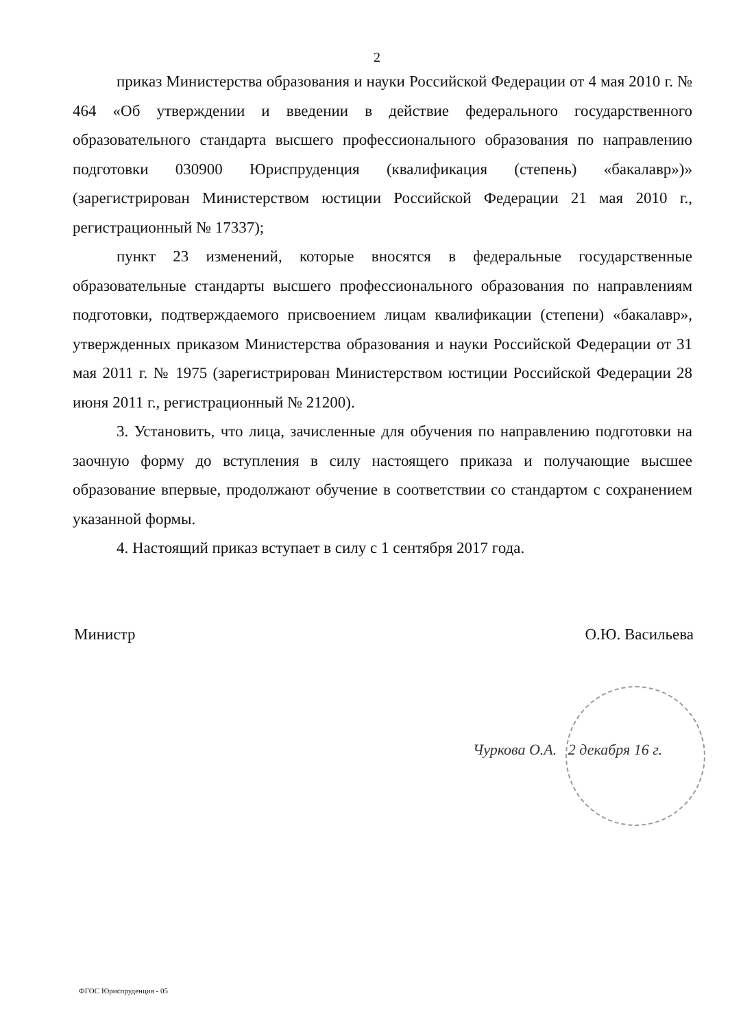2
приказ Министерства образования и науки Российской Федерации от 4 мая 2010 г. № 464 «Об утверждении и введении в действие федерального государственного образовательного стандарта высшего профессионального образования по направлению подготовки 030900 Юриспруденция (квалификация (степень) «бакалавр»)» (зарегистрирован Министерством юстиции Российской Федерации 21 мая 2010 г., регистрационный № 17337);
пункт 23 изменений, которые вносятся в федеральные государственные образовательные стандарты высшего профессионального образования по направлениям подготовки, подтверждаемого присвоением лицам квалификации (степени) «бакалавр», утвержденных приказом Министерства образования и науки Российской Федерации от 31 мая 2011 г. № 1975 (зарегистрирован Министерством юстиции Российской Федерации 28 июня 2011 г., регистрационный № 21200).
3. Установить, что лица, зачисленные для обучения по направлению подготовки на заочную форму до вступления в силу настоящего приказа и получающие высшее образование впервые, продолжают обучение в соответствии со стандартом с сохранением указанной формы.
4. Настоящий приказ вступает в силу с 1 сентября 2017 года.
Министр О.Ю. Васильева
Чуркова О.А. 2 декабря 16 г.
ФГОС Юриспруденция - 05